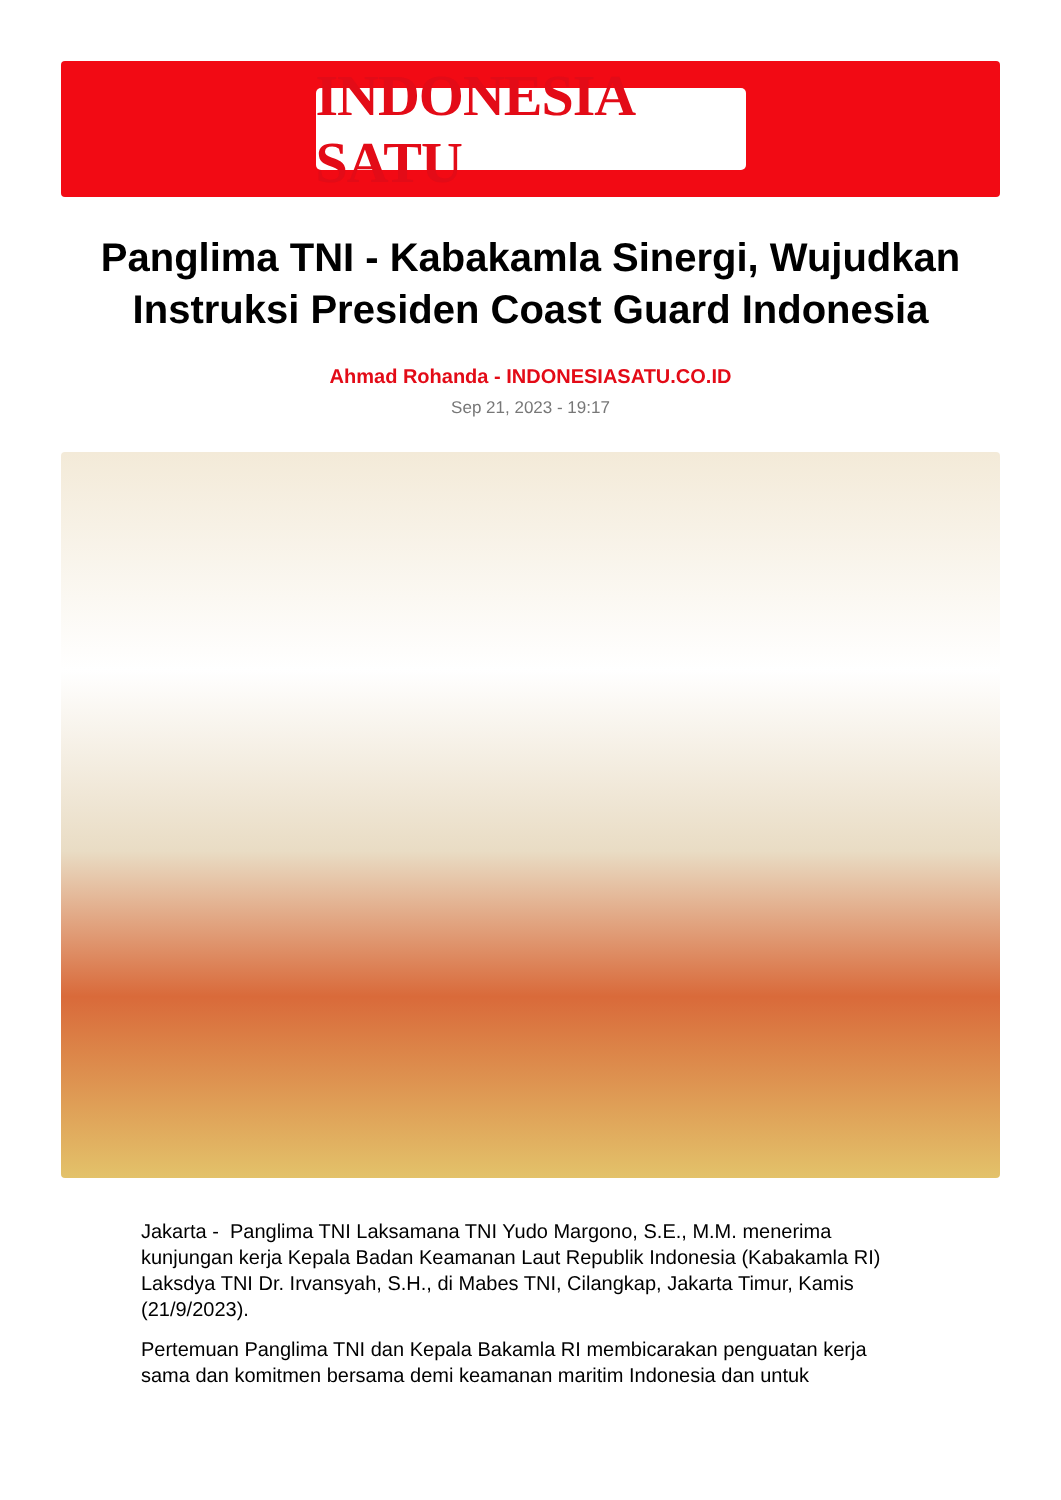INDONESIA SATU
Panglima TNI - Kabakamla Sinergi, Wujudkan Instruksi Presiden Coast Guard Indonesia
Ahmad Rohanda - INDONESIASATU.CO.ID
Sep 21, 2023 - 19:17
Jakarta - Panglima TNI Laksamana TNI Yudo Margono, S.E., M.M. menerima kunjungan kerja Kepala Badan Keamanan Laut Republik Indonesia (Kabakamla RI) Laksdya TNI Dr. Irvansyah, S.H., di Mabes TNI, Cilangkap, Jakarta Timur, Kamis (21/9/2023).
Pertemuan Panglima TNI dan Kepala Bakamla RI membicarakan penguatan kerja sama dan komitmen bersama demi keamanan maritim Indonesia dan untuk